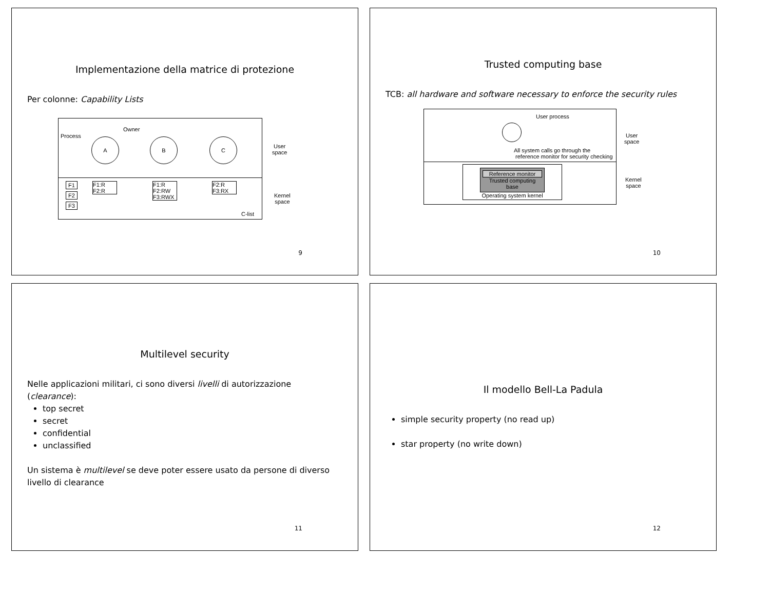Implementazione della matrice di protezione
Per colonne: Capability Lists
Process
Owner
A B C
User
space
F1
F2
F3
F1:R
F2:R
F1:R
F2:RW
F3:RWX
F2:R
F3:RX
C-list
Kernel
space
9
Trusted computing base
TCB: all hardware and software necessary to enforce the security rules
User process
All system calls go through the
reference monitor for security checking
User
space
Reference monitor
Trusted computing base
Operating system kernel
Kernel
space
10
Multilevel security
Nelle applicazioni militari, ci sono diversi livelli di autorizzazione (clearance):
top secret
secret
confidential
unclassified
Un sistema è multilevel se deve poter essere usato da persone di diverso livello di clearance
11
Il modello Bell-La Padula
simple security property (no read up)
star property (no write down)
12